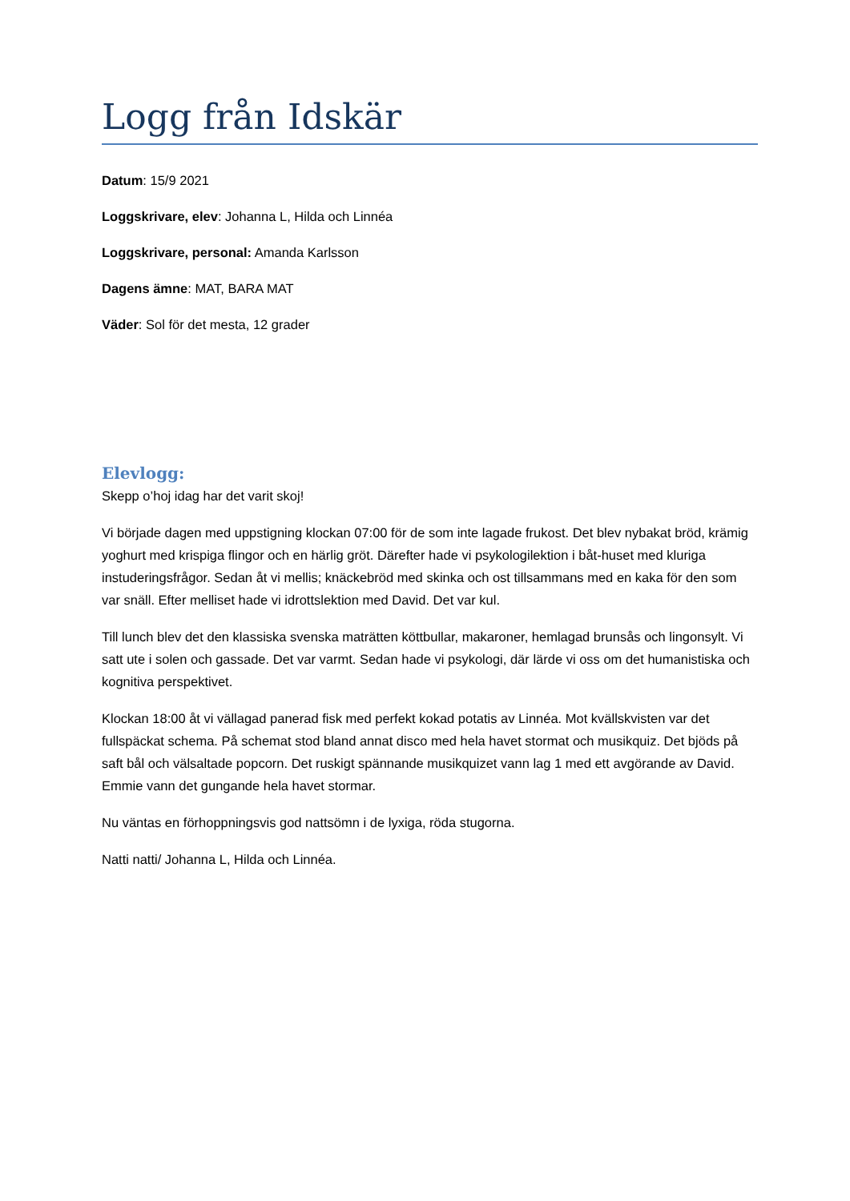Logg från Idskär
Datum: 15/9 2021
Loggskrivare, elev: Johanna L, Hilda och Linnéa
Loggskrivare, personal: Amanda Karlsson
Dagens ämne: MAT, BARA MAT
Väder: Sol för det mesta, 12 grader
Elevlogg:
Skepp o’hoj idag har det varit skoj!
Vi började dagen med uppstigning klockan 07:00 för de som inte lagade frukost. Det blev nybakat bröd, krämig yoghurt med krispiga flingor och en härlig gröt. Därefter hade vi psykologilektion i båt-huset med kluriga instuderingsfrågor. Sedan åt vi mellis; knäckebröd med skinka och ost tillsammans med en kaka för den som var snäll. Efter melliset hade vi idrottslektion med David. Det var kul.
Till lunch blev det den klassiska svenska maträtten köttbullar, makaroner, hemlagad brunsås och lingonsylt. Vi satt ute i solen och gassade. Det var varmt. Sedan hade vi psykologi, där lärde vi oss om det humanistiska och kognitiva perspektivet.
Klockan 18:00 åt vi vällagad panerad fisk med perfekt kokad potatis av Linnéa. Mot kvällskvisten var det fullspäckat schema. På schemat stod bland annat disco med hela havet stormat och musikquiz. Det bjöds på saft bål och välsaltade popcorn. Det ruskigt spännande musikquizet vann lag 1 med ett avgörande av David. Emmie vann det gungande hela havet stormar.
Nu väntas en förhoppningsvis god nattsömn i de lyxiga, röda stugorna.
Natti natti/ Johanna L, Hilda och Linnéa.